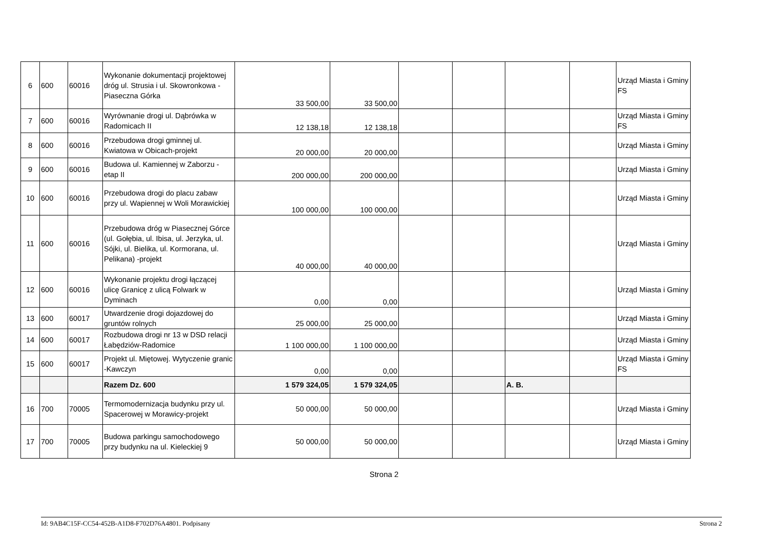| 6 | 600 | 60016 | Wykonanie dokumentacji projektowej dróg ul. Strusia i ul. Skowronkowa - Piaseczna Górka | 33 500,00 | 33 500,00 | | | | | Urząd Miasta i Gminy FS |
| 7 | 600 | 60016 | Wyrównanie drogi ul. Dąbrówka w Radomicach II | 12 138,18 | 12 138,18 | | | | | Urząd Miasta i Gminy FS |
| 8 | 600 | 60016 | Przebudowa drogi gminnej ul. Kwiatowa w Obicach-projekt | 20 000,00 | 20 000,00 | | | | | Urząd Miasta i Gminy |
| 9 | 600 | 60016 | Budowa ul. Kamiennej w Zaborzu - etap II | 200 000,00 | 200 000,00 | | | | | Urząd Miasta i Gminy |
| 10 | 600 | 60016 | Przebudowa drogi do placu zabaw przy ul. Wapiennej w Woli Morawickiej | 100 000,00 | 100 000,00 | | | | | Urząd Miasta i Gminy |
| 11 | 600 | 60016 | Przebudowa dróg w Piasecznej Górce (ul. Gołębia, ul. Ibisa, ul. Jerzyka, ul. Sójki, ul. Bielika, ul. Kormorana, ul. Pelikana) -projekt | 40 000,00 | 40 000,00 | | | | | Urząd Miasta i Gminy |
| 12 | 600 | 60016 | Wykonanie projektu drogi łączącej ulicę Granicę z ulicą Folwark w Dyminach | 0,00 | 0,00 | | | | | Urząd Miasta i Gminy |
| 13 | 600 | 60017 | Utwardzenie drogi dojazdowej do gruntów rolnych | 25 000,00 | 25 000,00 | | | | | Urząd Miasta i Gminy |
| 14 | 600 | 60017 | Rozbudowa drogi nr 13 w DSD relacji Łabędziów-Radomice | 1 100 000,00 | 1 100 000,00 | | | | | Urząd Miasta i Gminy |
| 15 | 600 | 60017 | Projekt ul. Miętowej. Wytyczenie granic -Kawczyn | 0,00 | 0,00 | | | | | Urząd Miasta i Gminy FS |
| | | | Razem Dz. 600 | 1 579 324,05 | 1 579 324,05 | | | A. B. | | |
| 16 | 700 | 70005 | Termomodernizacja budynku przy ul. Spacerowej w Morawicy-projekt | 50 000,00 | 50 000,00 | | | | | Urząd Miasta i Gminy |
| 17 | 700 | 70005 | Budowa parkingu samochodowego przy budynku na ul. Kieleckiej 9 | 50 000,00 | 50 000,00 | | | | | Urząd Miasta i Gminy |
Strona 2
Id: 9AB4C15F-CC54-452B-A1D8-F702D76A4801. Podpisany Strona 2